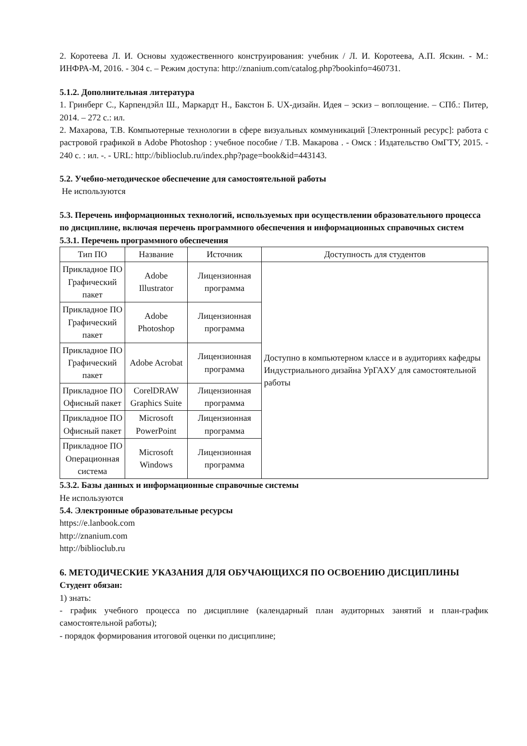2. Коротеева Л. И. Основы художественного конструирования: учебник / Л. И. Коротеева, А.П. Яскин. - М.: ИНФРА-М, 2016. - 304 с. – Режим доступа: http://znanium.com/catalog.php?bookinfo=460731.
5.1.2. Дополнительная литература
1. Гринберг С., Карпендэйл Ш., Маркардт Н., Бакстон Б. UX-дизайн. Идея – эскиз – воплощение. – СПб.: Питер, 2014. – 272 с.: ил.
2. Махарова, Т.В. Компьютерные технологии в сфере визуальных коммуникаций [Электронный ресурс]: работа с растровой графикой в Adobe Photoshop : учебное пособие / Т.В. Макарова . - Омск : Издательство ОмГТУ, 2015. - 240 с. : ил. -. - URL: http://biblioclub.ru/index.php?page=book&id=443143.
5.2. Учебно-методическое обеспечение для самостоятельной работы
Не используются
5.3. Перечень информационных технологий, используемых при осуществлении образовательного процесса по дисциплине, включая перечень программного обеспечения и информационных справочных систем
5.3.1. Перечень программного обеспечения
| Тип ПО | Название | Источник | Доступность для студентов |
| --- | --- | --- | --- |
| Прикладное ПО Графический пакет | Adobe Illustrator | Лицензионная программа | Доступно в компьютерном классе и в аудиториях кафедры Индустриального дизайна УрГАХУ для самостоятельной работы |
| Прикладное ПО Графический пакет | Adobe Photoshop | Лицензионная программа | |
| Прикладное ПО Графический пакет | Adobe Acrobat | Лицензионная программа | |
| Прикладное ПО Офисный пакет | CorelDRAW Graphics Suite | Лицензионная программа | |
| Прикладное ПО Офисный пакет | Microsoft PowerPoint | Лицензионная программа | |
| Прикладное ПО Операционная система | Microsoft Windows | Лицензионная программа | |
5.3.2. Базы данных и информационные справочные системы
Не используются
5.4. Электронные образовательные ресурсы
https://e.lanbook.com
http://znanium.com
http://biblioclub.ru
6. МЕТОДИЧЕСКИЕ УКАЗАНИЯ ДЛЯ ОБУЧАЮЩИХСЯ ПО ОСВОЕНИЮ ДИСЦИПЛИНЫ
Студент обязан:
1) знать:
- график учебного процесса по дисциплине (календарный план аудиторных занятий и план-график самостоятельной работы);
- порядок формирования итоговой оценки по дисциплине;